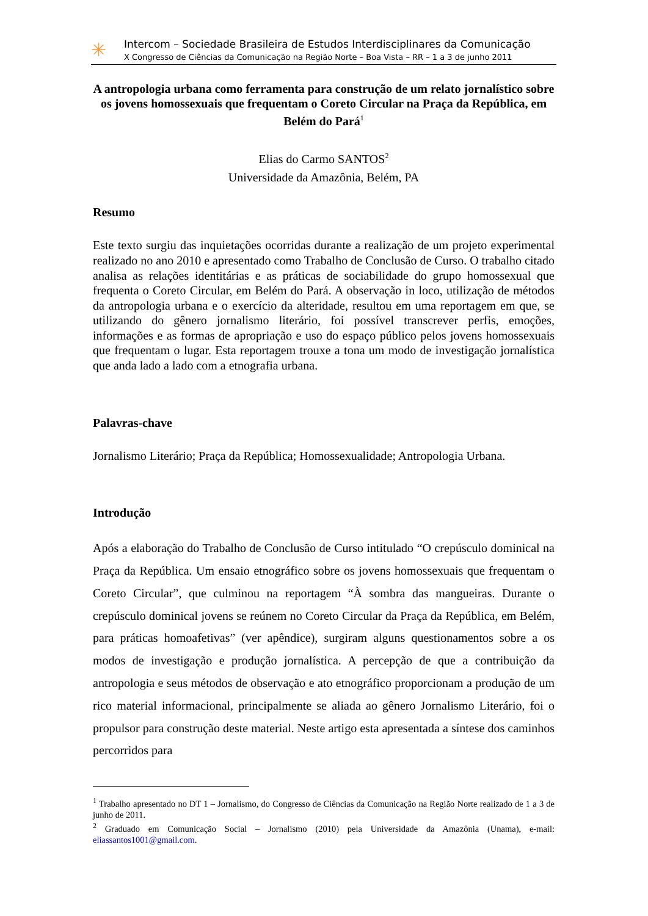✳
Intercom – Sociedade Brasileira de Estudos Interdisciplinares da Comunicação
X Congresso de Ciências da Comunicação na Região Norte – Boa Vista – RR – 1 a 3 de junho 2011
A antropologia urbana como ferramenta para construção de um relato jornalístico sobre os jovens homossexuais que frequentam o Coreto Circular na Praça da República, em Belém do Pará<sup>1</sup>
Elias do Carmo SANTOS<sup>2</sup>
Universidade da Amazônia, Belém, PA
Resumo
Este texto surgiu das inquietações ocorridas durante a realização de um projeto experimental realizado no ano 2010 e apresentado como Trabalho de Conclusão de Curso. O trabalho citado analisa as relações identitárias e as práticas de sociabilidade do grupo homossexual que frequenta o Coreto Circular, em Belém do Pará. A observação in loco, utilização de métodos da antropologia urbana e o exercício da alteridade, resultou em uma reportagem em que, se utilizando do gênero jornalismo literário, foi possível transcrever perfis, emoções, informações e as formas de apropriação e uso do espaço público pelos jovens homossexuais que frequentam o lugar. Esta reportagem trouxe a tona um modo de investigação jornalística que anda lado a lado com a etnografia urbana.
Palavras-chave
Jornalismo Literário; Praça da República; Homossexualidade; Antropologia Urbana.
Introdução
Após a elaboração do Trabalho de Conclusão de Curso intitulado “O crepúsculo dominical na Praça da República. Um ensaio etnográfico sobre os jovens homossexuais que frequentam o Coreto Circular”, que culminou na reportagem “À sombra das mangueiras. Durante o crepúsculo dominical jovens se reúnem no Coreto Circular da Praça da República, em Belém, para práticas homoafetivas” (ver apêndice), surgiram alguns questionamentos sobre a os modos de investigação e produção jornalística. A percepção de que a contribuição da antropologia e seus métodos de observação e ato etnográfico proporcionam a produção de um rico material informacional, principalmente se aliada ao gênero Jornalismo Literário, foi o propulsor para construção deste material. Neste artigo esta apresentada a síntese dos caminhos percorridos para
<sup>1</sup> Trabalho apresentado no DT 1 – Jornalismo, do Congresso de Ciências da Comunicação na Região Norte realizado de 1 a 3 de junho de 2011.
<sup>2</sup> Graduado em Comunicação Social – Jornalismo (2010) pela Universidade da Amazônia (Unama), e-mail: eliassantos1001@gmail.com.